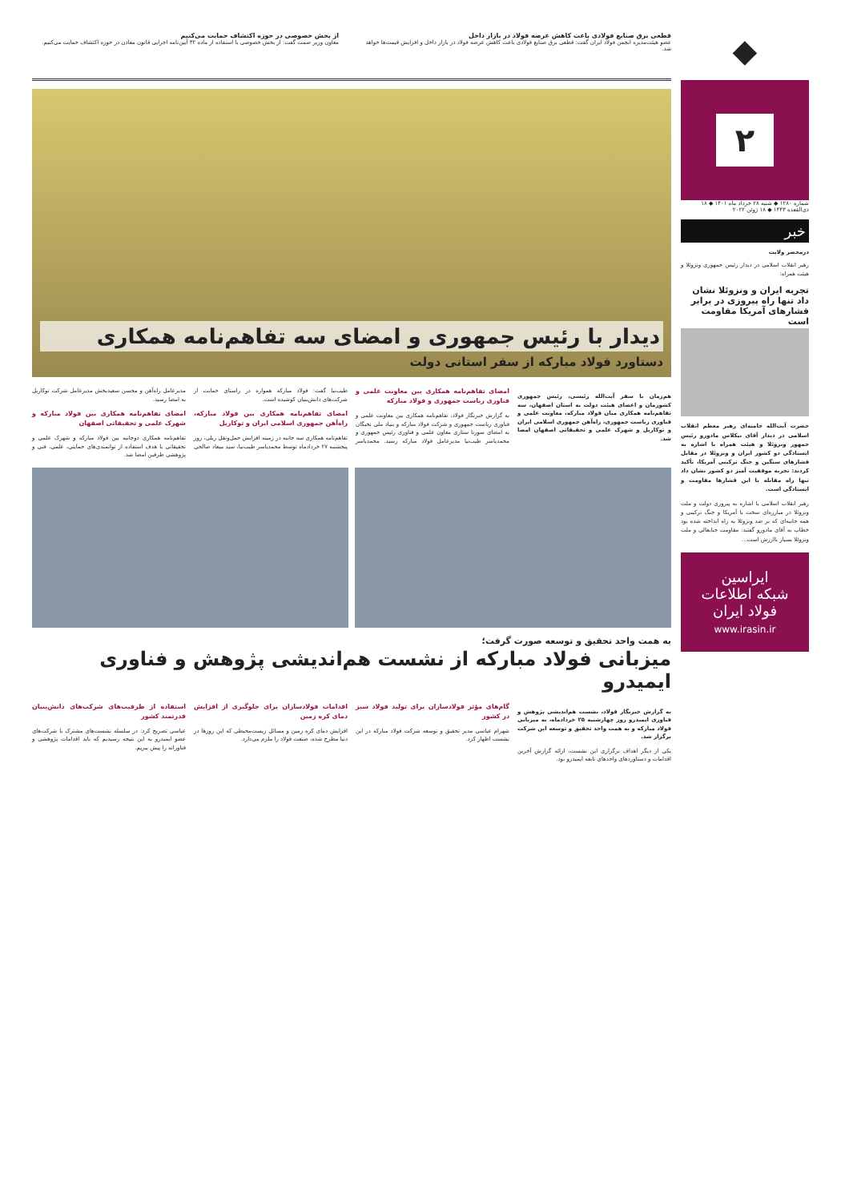◆
۲
شماره ۱۲۸۰ ◆ شنبه ۲۸ خرداد ماه ۱۴۰۱ ◆ ۱۸ ذی‌القعده ۱۴۴۳ ◆ ۱۸ ژوئن ۲۰۲۲
خبر
درمحضر ولایت
رهبر انقلاب اسلامی در دیدار رئیس جمهوری ونزوئلا و هیئت همراه:
تجربه ایران و ونزوئلا نشان داد تنها راه پیروزی در برابر فشارهای آمریکا مقاومت است
حضرت آیت‌الله خامنه‌ای رهبر معظم انقلاب اسلامی در دیدار آقای نیکلاس مادورو رئیس جمهور ونزوئلا و هیئت همراه با اشاره به ایستادگی دو کشور ایران و ونزوئلا در مقابل فشارهای سنگین و جنگ ترکیبی آمریکا، تأکید کردند: تجربه موفقیت آمیز دو کشور نشان داد تنها راه مقابله با این فشارها مقاومت و ایستادگی است.
رهبر انقلاب اسلامی با اشاره به پیروزی دولت و ملت ونزوئلا در مبارزه‌ای سخت با آمریکا و جنگ ترکیبی و همه جانبه‌ای که بر ضد ونزوئلا به راه انداخته شده بود خطاب به آقای مادورو گفتند: مقاومت جنابعالی و ملت ونزوئلا بسیار باارزش است...
ایراسین
شبکه اطلاعات فولاد ایران
www.irasin.ir
قطعی برق صنایع فولادی باعث کاهش عرضه فولاد در بازار داخل
عضو هیئت‌مدیره انجمن فولاد ایران گفت: قطعی برق صنایع فولادی باعث کاهش عرضه فولاد در بازار داخل و افزایش قیمت‌ها خواهد شد.
از بخش خصوصی در حوزه اکتشاف حمایت می‌کنیم
معاون وزیر صمت گفت: از بخش خصوصی با استفاده از ماده ۳۲ آیین‌نامه اجرایی قانون معادن در حوزه اکتشاف حمایت می‌کنیم.
دیدار با رئیس جمهوری و امضای سه تفاهم‌نامه همکاری
دستاورد فولاد مبارکه از سفر استانی دولت
هم‌زمان با سفر آیت‌الله رئیسی، رئیس جمهوری کشورمان و اعضای هیئت دولت به استان اصفهان، سه تفاهم‌نامه همکاری میان فولاد مبارکه، معاونت علمی و فناوری ریاست جمهوری، راه‌آهن جمهوری اسلامی ایران و توکاریل و شهرک علمی و تحقیقاتی اصفهان امضا شد.
امضای تفاهم‌نامه همکاری بین معاونت علمی و فناوری ریاست جمهوری و فولاد مبارکه
به گزارش خبرنگار فولاد، تفاهم‌نامه همکاری بین معاونت علمی و فناوری ریاست جمهوری و شرکت فولاد مبارکه و بنیاد ملی نخبگان به امضای سورنا ستاری معاون علمی و فناوری رئیس جمهوری و محمدیاسر طیب‌نیا مدیرعامل فولاد مبارکه رسید. محمدیاسر طیب‌نیا گفت: فولاد مبارکه همواره در راستای حمایت از شرکت‌های دانش‌بنیان کوشیده است.
امضای تفاهم‌نامه همکاری بین فولاد مبارکه، راه‌آهن جمهوری اسلامی ایران و توکاریل
تفاهم‌نامه همکاری سه جانبه در زمینه افزایش حمل‌ونقل ریلی، روز پنجشنبه ۲۷ خردادماه توسط محمدیاسر طیب‌نیا، سید میعاد صالحی مدیرعامل راه‌آهن و محسن سعیدبخش مدیرعامل شرکت توکاریل به امضا رسید.
امضای تفاهم‌نامه همکاری بین فولاد مبارکه و شهرک علمی و تحقیقاتی اصفهان
تفاهم‌نامه همکاری دوجانبه بین فولاد مبارکه و شهرک علمی و تحقیقاتی با هدف استفاده از توانمندی‌های حمایتی، علمی، فنی و پژوهشی طرفین امضا شد.
به همت واحد تحقیق و توسعه صورت گرفت؛
میزبانی فولاد مبارکه از نشست هم‌اندیشی پژوهش و فناوری ایمیدرو
به گزارش خبرنگار فولاد، نشست هم‌اندیشی پژوهش و فناوری ایمیدرو روز چهارشنبه ۲۵ خردادماه، به میزبانی فولاد مبارکه و به همت واحد تحقیق و توسعه این شرکت برگزار شد.
یکی از دیگر اهداف برگزاری این نشست، ارائه گزارش آخرین اقدامات و دستاوردهای واحدهای تابعه ایمیدرو بود.
گام‌های مؤثر فولادسازان برای تولید فولاد سبز در کشور
شهرام عباسی مدیر تحقیق و توسعه شرکت فولاد مبارکه در این نشست اظهار کرد.
اقدامات فولادسازان برای جلوگیری از افزایش دمای کره زمین
افزایش دمای کره زمین و مسائل زیست‌محیطی که این روزها در دنیا مطرح شده، صنعت فولاد را ملزم می‌دارد.
استفاده از ظرفیت‌های شرکت‌های دانش‌بنیان قدرتمند کشور
عباسی تصریح کرد: در سلسله نشست‌های مشترک با شرکت‌های عضو ایمیدرو به این نتیجه رسیدیم که باید اقدامات پژوهشی و فناورانه را پیش ببریم.